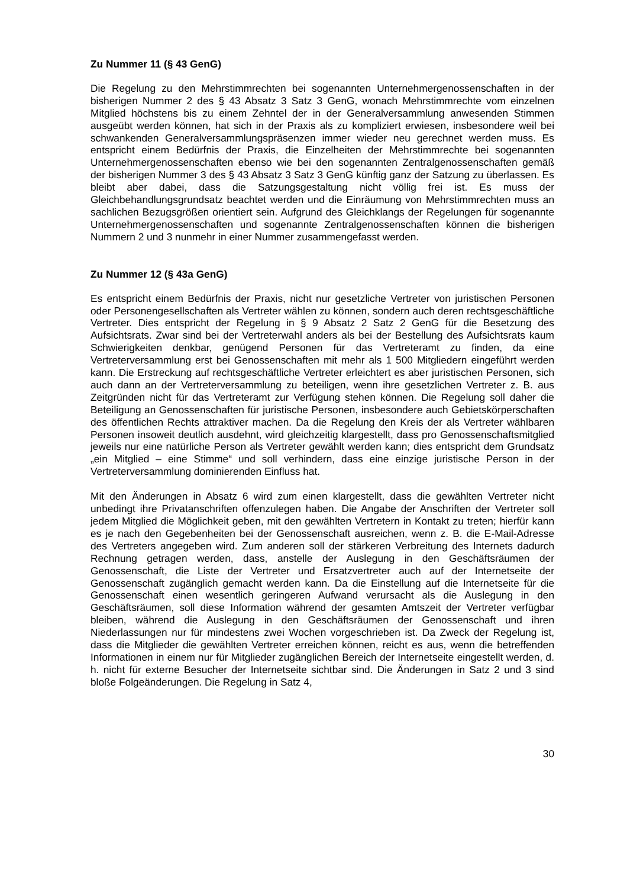Zu Nummer 11 (§ 43 GenG)
Die Regelung zu den Mehrstimmrechten bei sogenannten Unternehmergenossenschaften in der bisherigen Nummer 2 des § 43 Absatz 3 Satz 3 GenG, wonach Mehrstimmrechte vom einzelnen Mitglied höchstens bis zu einem Zehntel der in der Generalversammlung anwesenden Stimmen ausgeübt werden können, hat sich in der Praxis als zu kompliziert erwiesen, insbesondere weil bei schwankenden Generalversammlungspräsenzen immer wieder neu gerechnet werden muss. Es entspricht einem Bedürfnis der Praxis, die Einzelheiten der Mehrstimmrechte bei sogenannten Unternehmergenossenschaften ebenso wie bei den sogenannten Zentralgenossenschaften gemäß der bisherigen Nummer 3 des § 43 Absatz 3 Satz 3 GenG künftig ganz der Satzung zu überlassen. Es bleibt aber dabei, dass die Satzungsgestaltung nicht völlig frei ist. Es muss der Gleichbehandlungsgrundsatz beachtet werden und die Einräumung von Mehrstimmrechten muss an sachlichen Bezugsgrößen orientiert sein. Aufgrund des Gleichklangs der Regelungen für sogenannte Unternehmergenossenschaften und sogenannte Zentralgenossenschaften können die bisherigen Nummern 2 und 3 nunmehr in einer Nummer zusammengefasst werden.
Zu Nummer 12 (§ 43a GenG)
Es entspricht einem Bedürfnis der Praxis, nicht nur gesetzliche Vertreter von juristischen Personen oder Personengesellschaften als Vertreter wählen zu können, sondern auch deren rechtsgeschäftliche Vertreter. Dies entspricht der Regelung in § 9 Absatz 2 Satz 2 GenG für die Besetzung des Aufsichtsrats. Zwar sind bei der Vertreterwahl anders als bei der Bestellung des Aufsichtsrats kaum Schwierigkeiten denkbar, genügend Personen für das Vertreteramt zu finden, da eine Vertreterversammlung erst bei Genossenschaften mit mehr als 1 500 Mitgliedern eingeführt werden kann. Die Erstreckung auf rechtsgeschäftliche Vertreter erleichtert es aber juristischen Personen, sich auch dann an der Vertreterversammlung zu beteiligen, wenn ihre gesetzlichen Vertreter z. B. aus Zeitgründen nicht für das Vertreteramt zur Verfügung stehen können. Die Regelung soll daher die Beteiligung an Genossenschaften für juristische Personen, insbesondere auch Gebietskörperschaften des öffentlichen Rechts attraktiver machen. Da die Regelung den Kreis der als Vertreter wählbaren Personen insoweit deutlich ausdehnt, wird gleichzeitig klargestellt, dass pro Genossenschaftsmitglied jeweils nur eine natürliche Person als Vertreter gewählt werden kann; dies entspricht dem Grundsatz „ein Mitglied – eine Stimme“ und soll verhindern, dass eine einzige juristische Person in der Vertreterversammlung dominierenden Einfluss hat.
Mit den Änderungen in Absatz 6 wird zum einen klargestellt, dass die gewählten Vertreter nicht unbedingt ihre Privatanschriften offenzulegen haben. Die Angabe der Anschriften der Vertreter soll jedem Mitglied die Möglichkeit geben, mit den gewählten Vertretern in Kontakt zu treten; hierfür kann es je nach den Gegebenheiten bei der Genossenschaft ausreichen, wenn z. B. die E-Mail-Adresse des Vertreters angegeben wird. Zum anderen soll der stärkeren Verbreitung des Internets dadurch Rechnung getragen werden, dass, anstelle der Auslegung in den Geschäftsräumen der Genossenschaft, die Liste der Vertreter und Ersatzvertreter auch auf der Internetseite der Genossenschaft zugänglich gemacht werden kann. Da die Einstellung auf die Internetseite für die Genossenschaft einen wesentlich geringeren Aufwand verursacht als die Auslegung in den Geschäftsräumen, soll diese Information während der gesamten Amtszeit der Vertreter verfügbar bleiben, während die Auslegung in den Geschäftsräumen der Genossenschaft und ihren Niederlassungen nur für mindestens zwei Wochen vorgeschrieben ist. Da Zweck der Regelung ist, dass die Mitglieder die gewählten Vertreter erreichen können, reicht es aus, wenn die betreffenden Informationen in einem nur für Mitglieder zugänglichen Bereich der Internetseite eingestellt werden, d. h. nicht für externe Besucher der Internetseite sichtbar sind. Die Änderungen in Satz 2 und 3 sind bloße Folgeänderungen. Die Regelung in Satz 4,
30